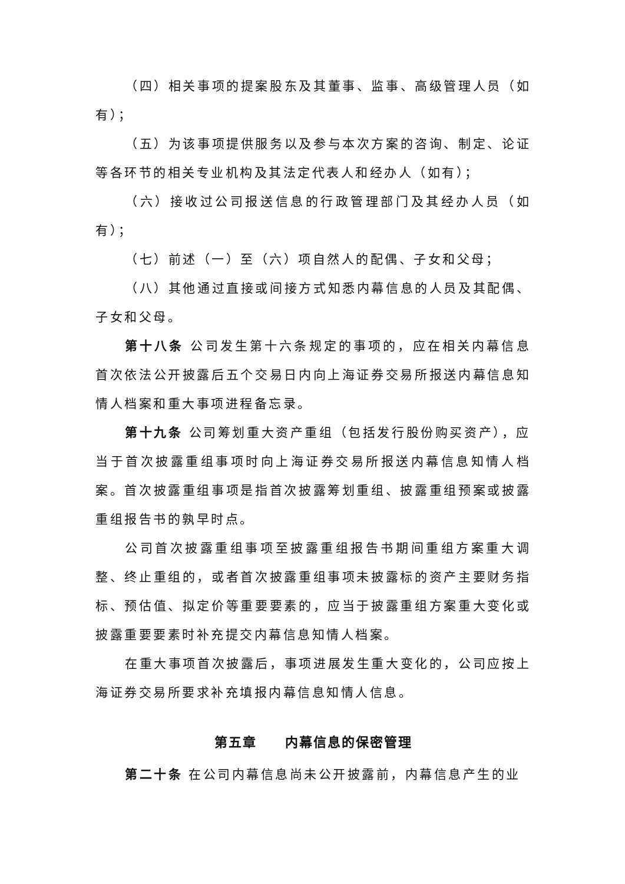（四）相关事项的提案股东及其董事、监事、高级管理人员（如有）；
（五）为该事项提供服务以及参与本次方案的咨询、制定、论证等各环节的相关专业机构及其法定代表人和经办人（如有）；
（六）接收过公司报送信息的行政管理部门及其经办人员（如有）；
（七）前述（一）至（六）项自然人的配偶、子女和父母；
（八）其他通过直接或间接方式知悉内幕信息的人员及其配偶、子女和父母。
第十八条 公司发生第十六条规定的事项的，应在相关内幕信息首次依法公开披露后五个交易日内向上海证券交易所报送内幕信息知情人档案和重大事项进程备忘录。
第十九条 公司筹划重大资产重组（包括发行股份购买资产），应当于首次披露重组事项时向上海证券交易所报送内幕信息知情人档案。首次披露重组事项是指首次披露筹划重组、披露重组预案或披露重组报告书的孰早时点。
公司首次披露重组事项至披露重组报告书期间重组方案重大调整、终止重组的，或者首次披露重组事项未披露标的资产主要财务指标、预估值、拟定价等重要要素的，应当于披露重组方案重大变化或披露重要要素时补充提交内幕信息知情人档案。
在重大事项首次披露后，事项进展发生重大变化的，公司应按上海证券交易所要求补充填报内幕信息知情人信息。
第五章　　内幕信息的保密管理
第二十条 在公司内幕信息尚未公开披露前，内幕信息产生的业